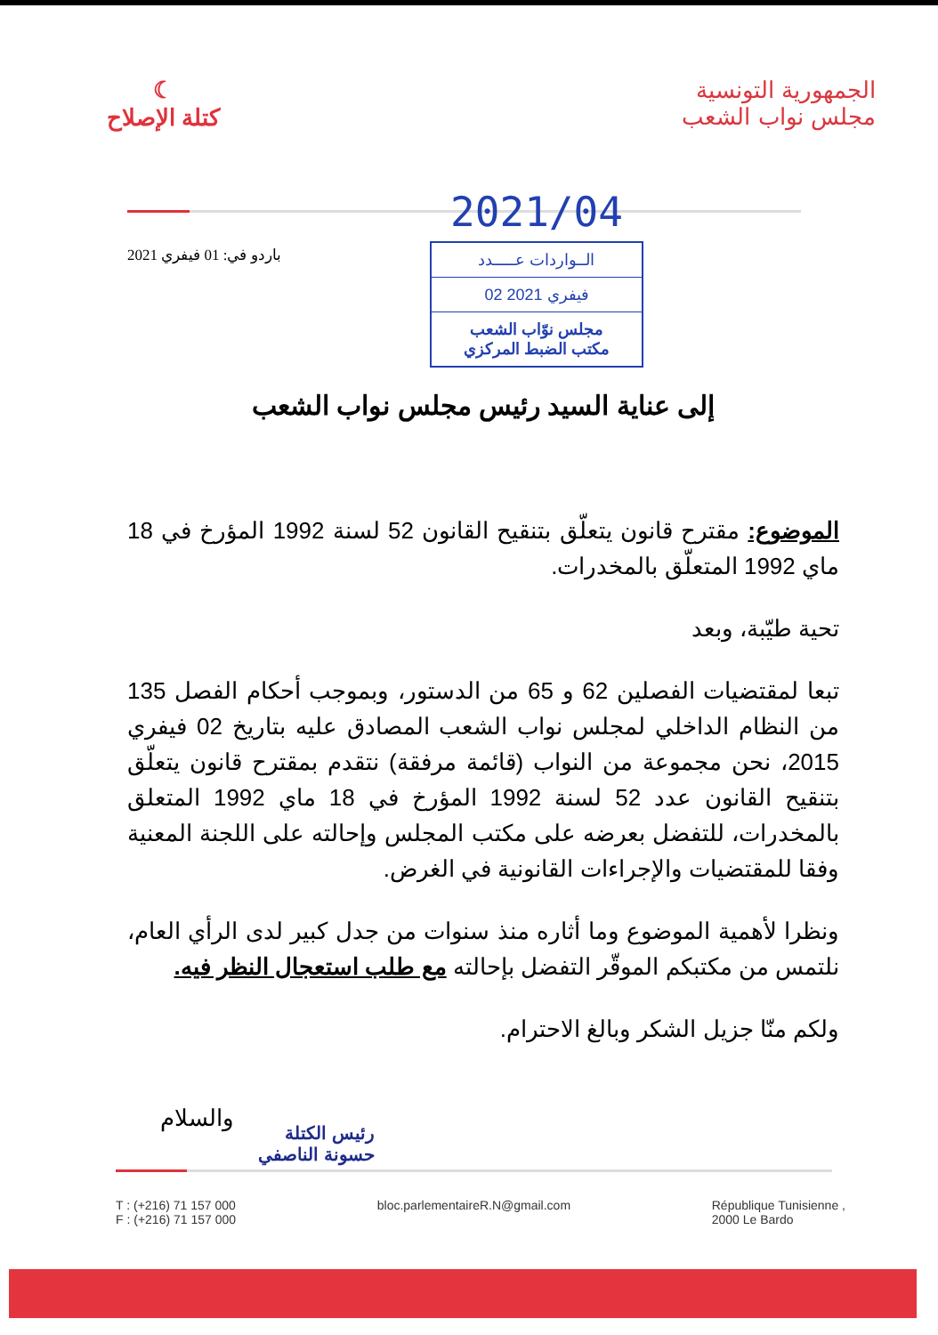☾
كتلة الإصلاح
الجمهورية التونسية
مجلس نواب الشعب
باردو في: 01 فيفري 2021
2021/04
الــواردات عـــــدد
02 فيفري 2021
مجلس نوّاب الشعب
مكتب الضبط المركزي
إلى عناية السيد رئيس مجلس نواب الشعب
الموضوع: مقترح قانون يتعلّق بتنقيح القانون 52 لسنة 1992 المؤرخ في 18 ماي 1992 المتعلّق بالمخدرات.
تحية طيّبة، وبعد
تبعا لمقتضيات الفصلين 62 و 65 من الدستور، وبموجب أحكام الفصل 135 من النظام الداخلي لمجلس نواب الشعب المصادق عليه بتاريخ 02 فيفري 2015، نحن مجموعة من النواب (قائمة مرفقة) نتقدم بمقترح قانون يتعلّق بتنقيح القانون عدد 52 لسنة 1992 المؤرخ في 18 ماي 1992 المتعلق بالمخدرات، للتفضل بعرضه على مكتب المجلس وإحالته على اللجنة المعنية وفقا للمقتضيات والإجراءات القانونية في الغرض.
ونظرا لأهمية الموضوع وما أثاره منذ سنوات من جدل كبير لدى الرأي العام، نلتمس من مكتبكم الموقّر التفضل بإحالته مع طلب استعجال النظر فيه.
ولكم منّا جزيل الشكر وبالغ الاحترام.
والسلام
رئيس الكتلة
حسونة الناصفي
T : (+216) 71 157 000
F : (+216) 71 157 000
bloc.parlementaireR.N@gmail.com
République Tunisienne ,
2000 Le Bardo